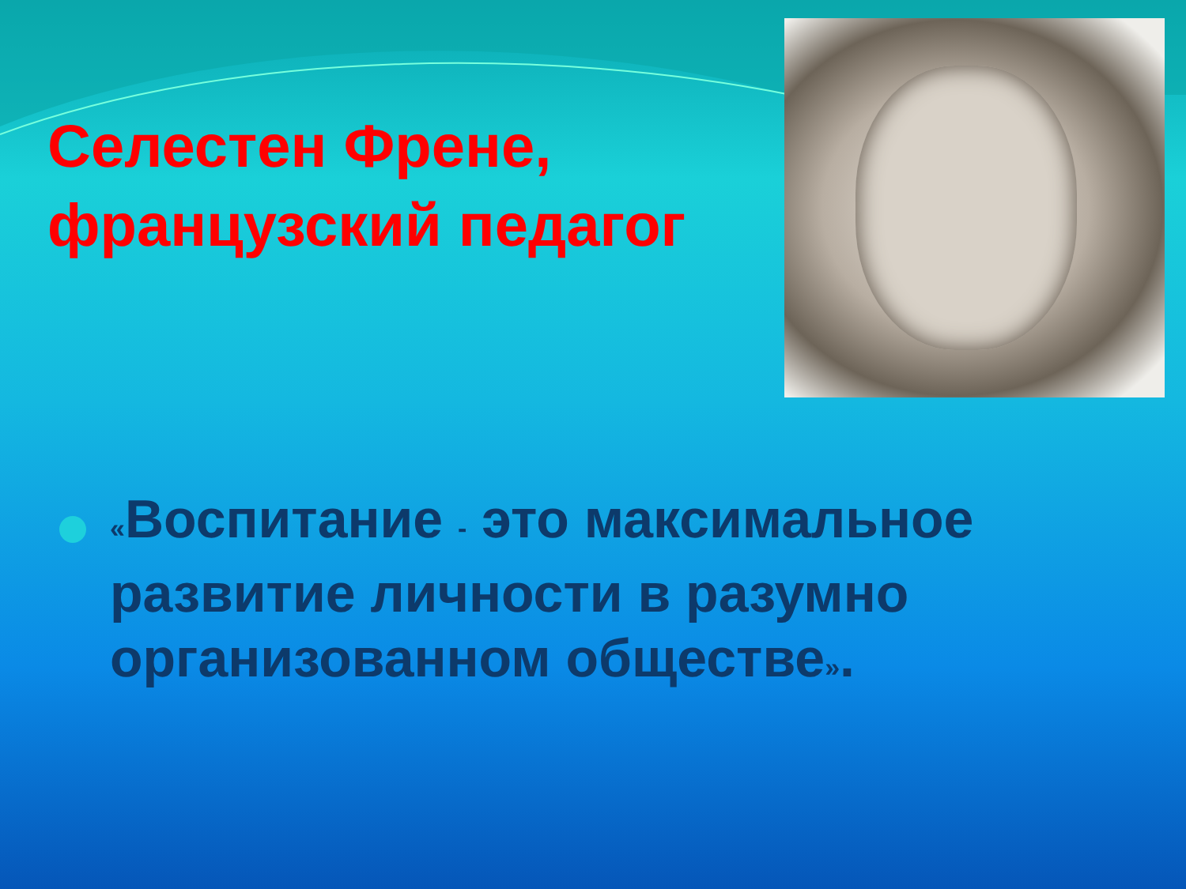Селестен Френе, французский педагог
«Воспитание - это максимальное развитие личности в разумно организованном обществе».